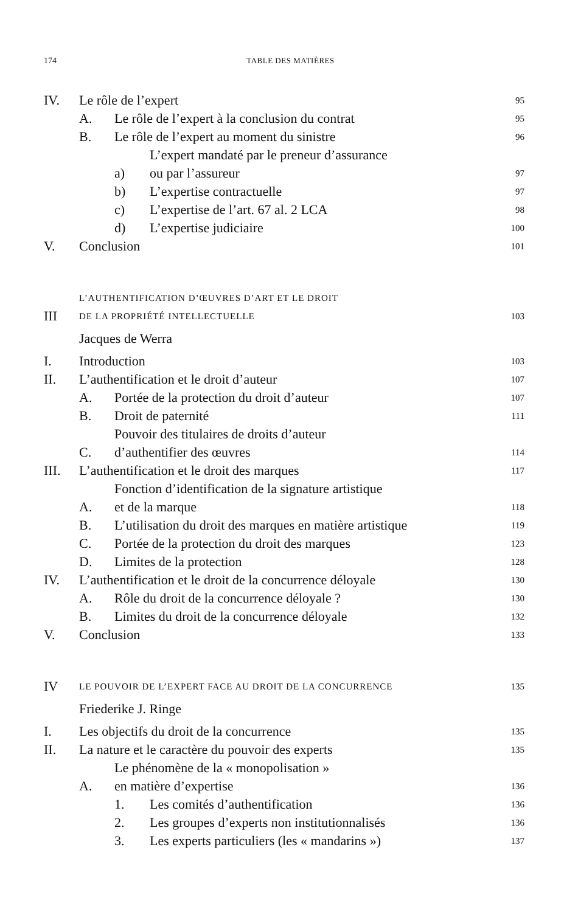174 TABLE DES MATIÈRES
IV. Le rôle de l’expert 95
A. Le rôle de l’expert à la conclusion du contrat 95
B. Le rôle de l’expert au moment du sinistre 96
a) L’expert mandaté par le preneur d’assurance
ou par l’assureur 97
b) L’expertise contractuelle 97
c) L’expertise de l’art. 67 al. 2 LCA 98
d) L’expertise judiciaire 100
V. Conclusion 101
III L’AUTHENTIFICATION D’ŒUVRES D’ART ET LE DROIT
DE LA PROPRIÉTÉ INTELLECTUELLE 103
Jacques de Werra
I. Introduction 103
II. L’authentification et le droit d’auteur 107
A. Portée de la protection du droit d’auteur 107
B. Droit de paternité 111
C. Pouvoir des titulaires de droits d’auteur
d’authentifier des œuvres 114
III. L’authentification et le droit des marques 117
A. Fonction d’identification de la signature artistique
et de la marque 118
B. L’utilisation du droit des marques en matière artistique 119
C. Portée de la protection du droit des marques 123
D. Limites de la protection 128
IV. L’authentification et le droit de la concurrence déloyale 130
A. Rôle du droit de la concurrence déloyale ? 130
B. Limites du droit de la concurrence déloyale 132
V. Conclusion 133
IV LE POUVOIR DE L’EXPERT FACE AU DROIT DE LA CONCURRENCE 135
Friederike J. Ringe
I. Les objectifs du droit de la concurrence 135
II. La nature et le caractère du pouvoir des experts 135
A. Le phénomène de la « monopolisation »
en matière d’expertise 136
1. Les comités d’authentification 136
2. Les groupes d’experts non institutionnalisés 136
3. Les experts particuliers (les « mandarins ») 137